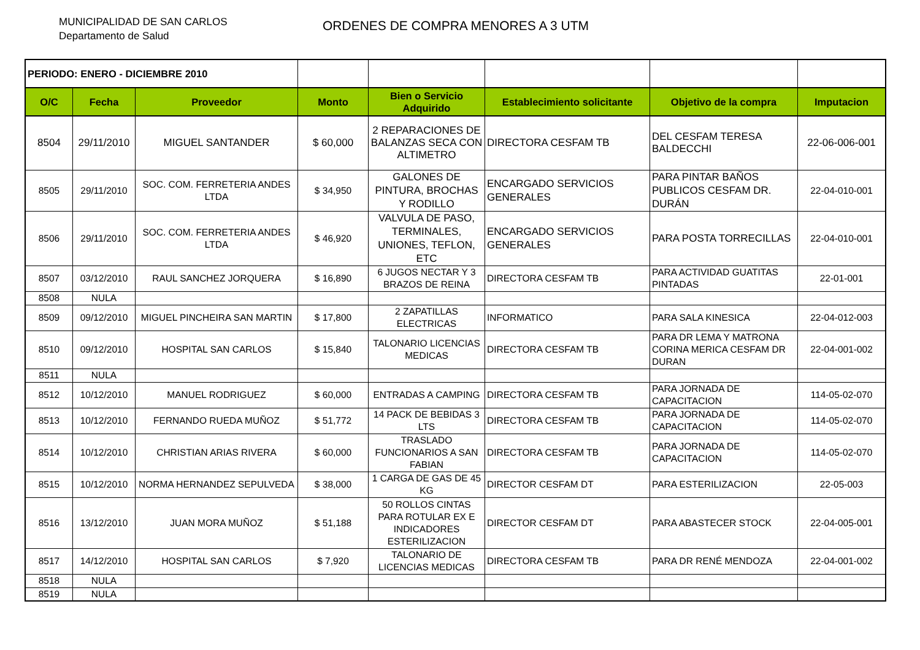MUNICIPALIDAD DE SAN CARLOS
Departamento de Salud
ORDENES DE COMPRA MENORES A 3 UTM
| PERIODO: ENERO - DICIEMBRE 2010 | | | | | | | |
| O/C | Fecha | Proveedor | Monto | Bien o Servicio Adquirido | Establecimiento solicitante | Objetivo de la compra | Imputacion |
| 8504 | 29/11/2010 | MIGUEL SANTANDER | $ 60,000 | 2 REPARACIONES DE BALANZAS SECA CON ALTIMETRO | DIRECTORA CESFAM TB | DEL CESFAM TERESA BALDECCHI | 22-06-006-001 |
| 8505 | 29/11/2010 | SOC. COM. FERRETERIA ANDES LTDA | $ 34,950 | GALONES DE PINTURA, BROCHAS Y RODILLO | ENCARGADO SERVICIOS GENERALES | PARA PINTAR BAÑOS PUBLICOS CESFAM DR. DURÁN | 22-04-010-001 |
| 8506 | 29/11/2010 | SOC. COM. FERRETERIA ANDES LTDA | $ 46,920 | VALVULA DE PASO, TERMINALES, UNIONES, TEFLON, ETC | ENCARGADO SERVICIOS GENERALES | PARA POSTA TORRECILLAS | 22-04-010-001 |
| 8507 | 03/12/2010 | RAUL SANCHEZ JORQUERA | $ 16,890 | 6 JUGOS NECTAR Y 3 BRAZOS DE REINA | DIRECTORA CESFAM TB | PARA ACTIVIDAD GUATITAS PINTADAS | 22-01-001 |
| 8508 | NULA | | | | | | |
| 8509 | 09/12/2010 | MIGUEL PINCHEIRA SAN MARTIN | $ 17,800 | 2 ZAPATILLAS ELECTRICAS | INFORMATICO | PARA SALA KINESICA | 22-04-012-003 |
| 8510 | 09/12/2010 | HOSPITAL SAN CARLOS | $ 15,840 | TALONARIO LICENCIAS MEDICAS | DIRECTORA CESFAM TB | PARA DR LEMA Y MATRONA CORINA MERICA CESFAM DR DURAN | 22-04-001-002 |
| 8511 | NULA | | | | | | |
| 8512 | 10/12/2010 | MANUEL RODRIGUEZ | $ 60,000 | ENTRADAS A CAMPING | DIRECTORA CESFAM TB | PARA JORNADA DE CAPACITACION | 114-05-02-070 |
| 8513 | 10/12/2010 | FERNANDO RUEDA MUÑOZ | $ 51,772 | 14 PACK DE BEBIDAS 3 LTS | DIRECTORA CESFAM TB | PARA JORNADA DE CAPACITACION | 114-05-02-070 |
| 8514 | 10/12/2010 | CHRISTIAN ARIAS RIVERA | $ 60,000 | TRASLADO FUNCIONARIOS A SAN FABIAN | DIRECTORA CESFAM TB | PARA JORNADA DE CAPACITACION | 114-05-02-070 |
| 8515 | 10/12/2010 | NORMA HERNANDEZ SEPULVEDA | $ 38,000 | 1 CARGA DE GAS DE 45 KG | DIRECTOR CESFAM DT | PARA ESTERILIZACION | 22-05-003 |
| 8516 | 13/12/2010 | JUAN MORA MUÑOZ | $ 51,188 | 50 ROLLOS CINTAS PARA ROTULAR EX E INDICADORES ESTERILIZACION | DIRECTOR CESFAM DT | PARA ABASTECER STOCK | 22-04-005-001 |
| 8517 | 14/12/2010 | HOSPITAL SAN CARLOS | $ 7,920 | TALONARIO DE LICENCIAS MEDICAS | DIRECTORA CESFAM TB | PARA DR RENÉ MENDOZA | 22-04-001-002 |
| 8518 | NULA | | | | | | |
| 8519 | NULA | | | | | | |